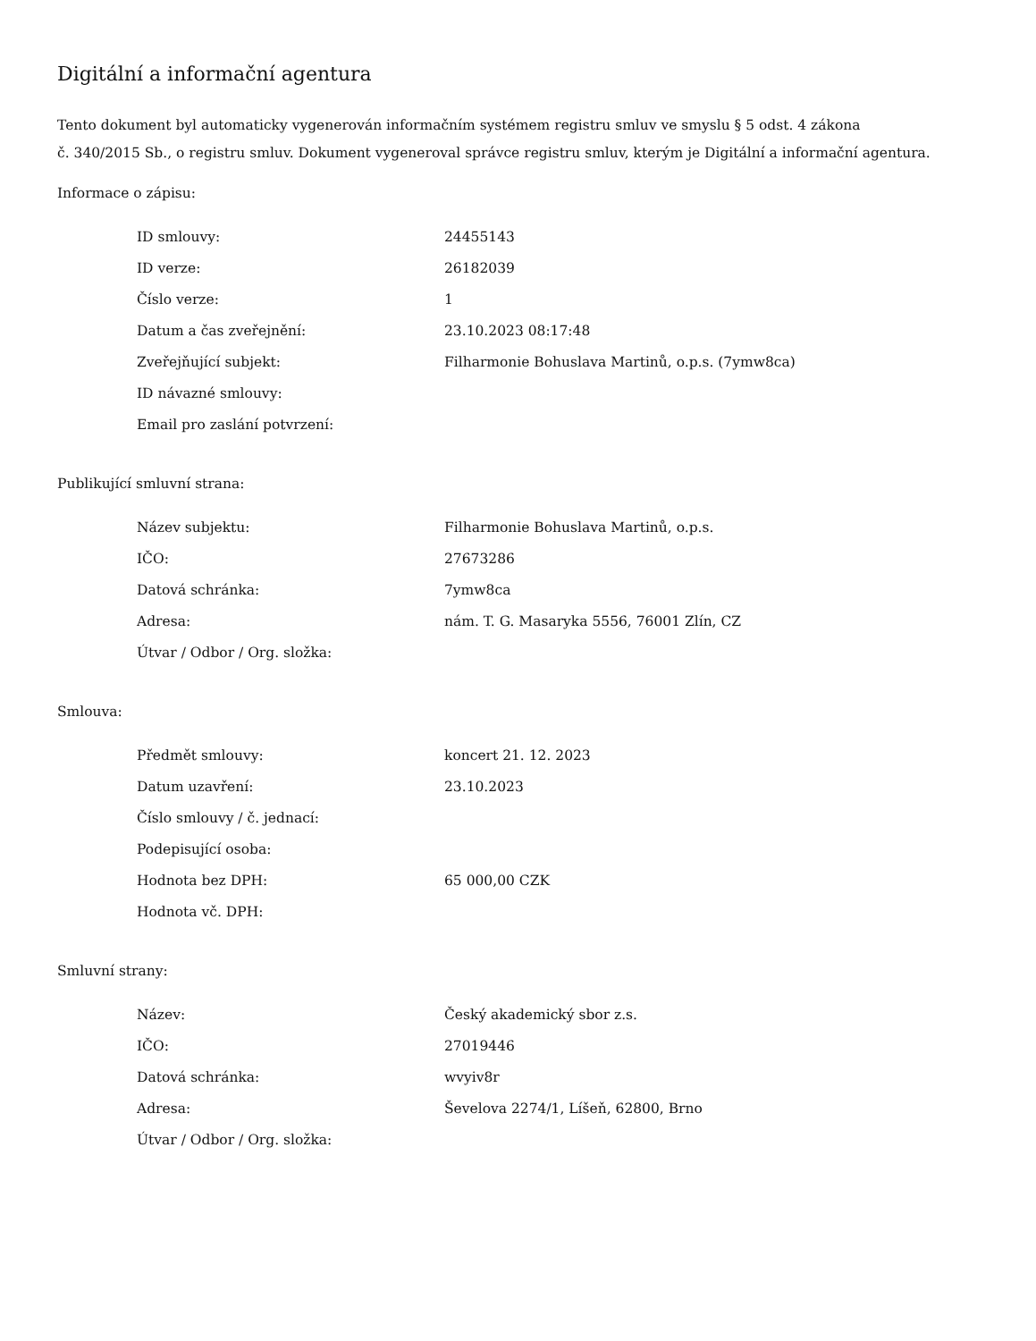Digitální a informační agentura
Tento dokument byl automaticky vygenerován informačním systémem registru smluv ve smyslu § 5 odst. 4 zákona
č. 340/2015 Sb., o registru smluv. Dokument vygeneroval správce registru smluv, kterým je Digitální a informační agentura.
Informace o zápisu:
| ID smlouvy: | 24455143 |
| ID verze: | 26182039 |
| Číslo verze: | 1 |
| Datum a čas zveřejnění: | 23.10.2023 08:17:48 |
| Zveřejňující subjekt: | Filharmonie Bohuslava Martinů, o.p.s. (7ymw8ca) |
| ID návazné smlouvy: | |
| Email pro zaslání potvrzení: | |
Publikující smluvní strana:
| Název subjektu: | Filharmonie Bohuslava Martinů, o.p.s. |
| IČO: | 27673286 |
| Datová schránka: | 7ymw8ca |
| Adresa: | nám. T. G. Masaryka 5556, 76001 Zlín, CZ |
| Útvar / Odbor / Org. složka: | |
Smlouva:
| Předmět smlouvy: | koncert 21. 12. 2023 |
| Datum uzavření: | 23.10.2023 |
| Číslo smlouvy / č. jednací: | |
| Podepisující osoba: | |
| Hodnota bez DPH: | 65 000,00 CZK |
| Hodnota vč. DPH: | |
Smluvní strany:
| Název: | Český akademický sbor z.s. |
| IČO: | 27019446 |
| Datová schránka: | wvyiv8r |
| Adresa: | Ševelova 2274/1, Líšeň, 62800, Brno |
| Útvar / Odbor / Org. složka: | |